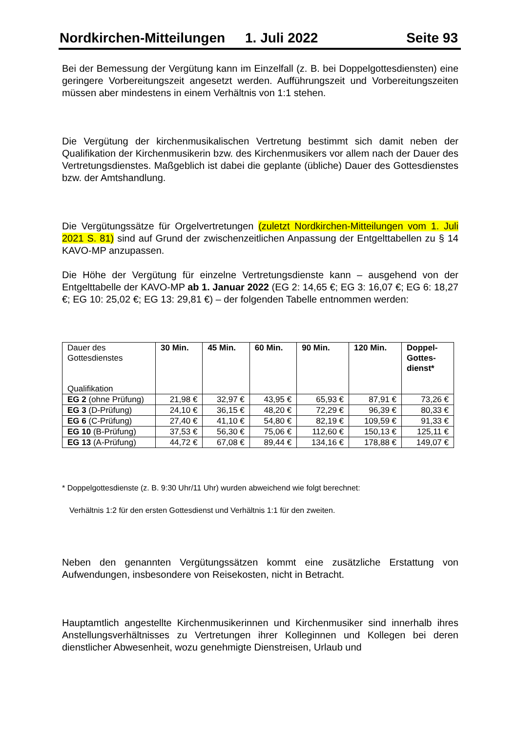Nordkirchen-Mitteilungen 1. Juli 2022 Seite 93
Bei der Bemessung der Vergütung kann im Einzelfall (z. B. bei Doppelgottesdiensten) eine geringere Vorbereitungszeit angesetzt werden. Aufführungszeit und Vorbereitungszeiten müssen aber mindestens in einem Verhältnis von 1:1 stehen.
Die Vergütung der kirchenmusikalischen Vertretung bestimmt sich damit neben der Qualifikation der Kirchenmusikerin bzw. des Kirchenmusikers vor allem nach der Dauer des Vertretungsdienstes. Maßgeblich ist dabei die geplante (übliche) Dauer des Gottesdienstes bzw. der Amtshandlung.
Die Vergütungssätze für Orgelvertretungen (zuletzt Nordkirchen-Mitteilungen vom 1. Juli 2021 S. 81) sind auf Grund der zwischenzeitlichen Anpassung der Entgelttabellen zu § 14 KAVO-MP anzupassen.
Die Höhe der Vergütung für einzelne Vertretungsdienste kann – ausgehend von der Entgelttabelle der KAVO-MP ab 1. Januar 2022 (EG 2: 14,65 €; EG 3: 16,07 €; EG 6: 18,27 €; EG 10: 25,02 €; EG 13: 29,81 €) – der folgenden Tabelle entnommen werden:
| Dauer des Gottesdienstes Qualifikation | 30 Min. | 45 Min. | 60 Min. | 90 Min. | 120 Min. | Doppel- Gottes- dienst* |
| EG 2 (ohne Prüfung) | 21,98 € | 32,97 € | 43,95 € | 65,93 € | 87,91 € | 73,26 € |
| EG 3 (D-Prüfung) | 24,10 € | 36,15 € | 48,20 € | 72,29 € | 96,39 € | 80,33 € |
| EG 6 (C-Prüfung) | 27,40 € | 41,10 € | 54,80 € | 82,19 € | 109,59 € | 91,33 € |
| EG 10 (B-Prüfung) | 37,53 € | 56,30 € | 75,06 € | 112,60 € | 150,13 € | 125,11 € |
| EG 13 (A-Prüfung) | 44,72 € | 67,08 € | 89,44 € | 134,16 € | 178,88 € | 149,07 € |
* Doppelgottesdienste (z. B. 9:30 Uhr/11 Uhr) wurden abweichend wie folgt berechnet:
Verhältnis 1:2 für den ersten Gottesdienst und Verhältnis 1:1 für den zweiten.
Neben den genannten Vergütungssätzen kommt eine zusätzliche Erstattung von Aufwendungen, insbesondere von Reisekosten, nicht in Betracht.
Hauptamtlich angestellte Kirchenmusikerinnen und Kirchenmusiker sind innerhalb ihres Anstellungsverhältnisses zu Vertretungen ihrer Kolleginnen und Kollegen bei deren dienstlicher Abwesenheit, wozu genehmigte Dienstreisen, Urlaub und